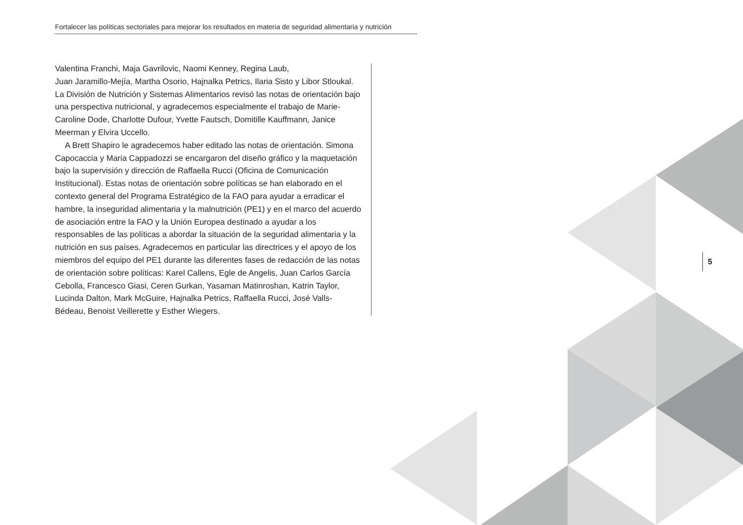Fortalecer las políticas sectoriales para mejorar los resultados en materia de seguridad alimentaria y nutrición
Valentina Franchi, Maja Gavrilovic, Naomi Kenney, Regina Laub,
Juan Jaramillo-Mejía, Martha Osorio, Hajnalka Petrics, Ilaria Sisto y Libor Stloukal. La División de Nutrición y Sistemas Alimentarios revisó las notas de orientación bajo una perspectiva nutricional, y agradecemos especialmente el trabajo de Marie-Caroline Dode, Charlotte Dufour, Yvette Fautsch, Domitille Kauffmann, Janice Meerman y Elvira Uccello.
A Brett Shapiro le agradecemos haber editado las notas de orientación. Simona Capocaccia y Maria Cappadozzi se encargaron del diseño gráfico y la maquetación bajo la supervisión y dirección de Raffaella Rucci (Oficina de Comunicación Institucional). Estas notas de orientación sobre políticas se han elaborado en el contexto general del Programa Estratégico de la FAO para ayudar a erradicar el hambre, la inseguridad alimentaria y la malnutrición (PE1) y en el marco del acuerdo de asociación entre la FAO y la Unión Europea destinado a ayudar a los responsables de las políticas a abordar la situación de la seguridad alimentaria y la nutrición en sus países. Agradecemos en particular las directrices y el apoyo de los miembros del equipo del PE1 durante las diferentes fases de redacción de las notas de orientación sobre políticas: Karel Callens, Egle de Angelis, Juan Carlos García Cebolla, Francesco Giasi, Ceren Gurkan, Yasaman Matinroshan, Katrin Taylor, Lucinda Dalton, Mark McGuire, Hajnalka Petrics, Raffaella Rucci, José Valls-Bédeau, Benoist Veillerette y Esther Wiegers.
5